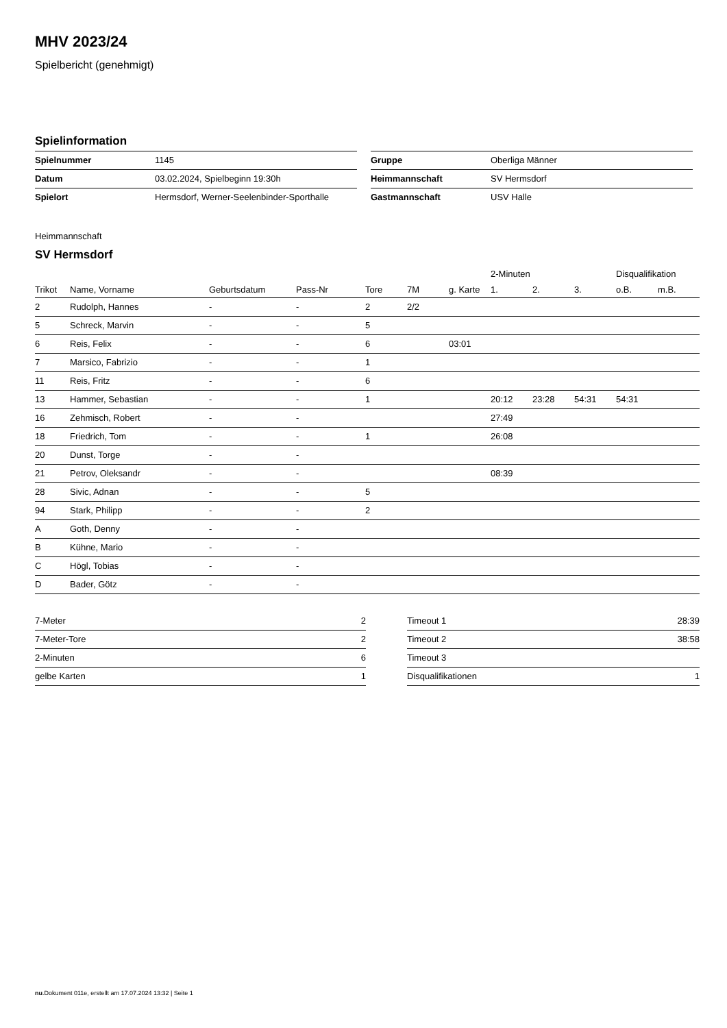MHV 2023/24
Spielbericht (genehmigt)
Spielinformation
| Spielnummer | 1145 |
| Datum | 03.02.2024, Spielbeginn 19:30h |
| Spielort | Hermsdorf, Werner-Seelenbinder-Sporthalle |
| Gruppe | Oberliga Männer |
| Heimmannschaft | SV Hermsdorf |
| Gastmannschaft | USV Halle |
Heimmannschaft
SV Hermsdorf
| | | | | | | | 2-Minuten | | | Disqualifikation | |
| --- | --- | --- | --- | --- | --- | --- | --- | --- | --- | --- | --- |
| Trikot | Name, Vorname | Geburtsdatum | Pass-Nr | Tore | 7M | g. Karte | 1. | 2. | 3. | o.B. | m.B. |
| 2 | Rudolph, Hannes | - | - | 2 | 2/2 | | | | | | |
| 5 | Schreck, Marvin | - | - | 5 | | | | | | | |
| 6 | Reis, Felix | - | - | 6 | | 03:01 | | | | | |
| 7 | Marsico, Fabrizio | - | - | 1 | | | | | | | |
| 11 | Reis, Fritz | - | - | 6 | | | | | | | |
| 13 | Hammer, Sebastian | - | - | 1 | | | 20:12 | 23:28 | 54:31 | 54:31 | |
| 16 | Zehmisch, Robert | - | - | | | | 27:49 | | | | |
| 18 | Friedrich, Tom | - | - | 1 | | | 26:08 | | | | |
| 20 | Dunst, Torge | - | - | | | | | | | | |
| 21 | Petrov, Oleksandr | - | - | | | | 08:39 | | | | |
| 28 | Sivic, Adnan | - | - | 5 | | | | | | | |
| 94 | Stark, Philipp | - | - | 2 | | | | | | | |
| A | Goth, Denny | - | - | | | | | | | | |
| B | Kühne, Mario | - | - | | | | | | | | |
| C | Högl, Tobias | - | - | | | | | | | | |
| D | Bader, Götz | - | - | | | | | | | | |
| 7-Meter | 2 |
| 7-Meter-Tore | 2 |
| 2-Minuten | 6 |
| gelbe Karten | 1 |
| Timeout 1 | 28:39 |
| Timeout 2 | 38:58 |
| Timeout 3 | |
| Disqualifikationen | 1 |
nu.Dokument 011e, erstellt am 17.07.2024 13:32 | Seite 1